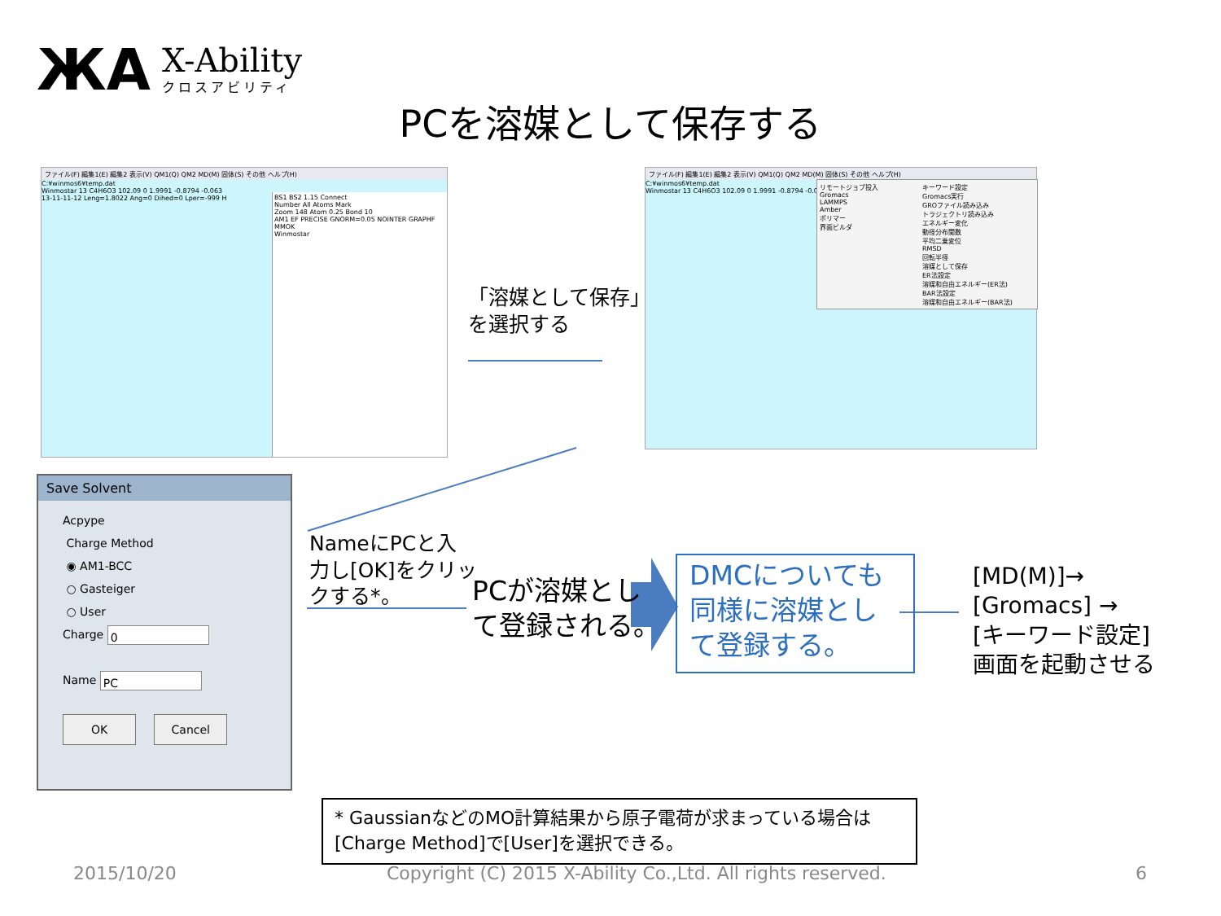ЖA
X-Ability
クロスアビリティ
PCを溶媒として保存する
ファイル(F) 編集1(E) 編集2 表示(V) QM1(Q) QM2 MD(M) 固体(S) その他 ヘルプ(H)
C:¥winmos6¥temp.dat
Winmostar 13 C4H6O3 102.09 0 1.9991 -0.8794 -0.063
13-11-11-12 Leng=1.8022 Ang=0 Dihed=0 Lper=-999 H
BS1 BS2 1.15 Connect
Number All Atoms Mark
Zoom 148 Atom 0.25 Bond 10
AM1 EF PRECISE GNORM=0.05 NOINTER GRAPHF MMOK
Winmostar
ファイル(F) 編集1(E) 編集2 表示(V) QM1(Q) QM2 MD(M) 固体(S) その他 ヘルプ(H)
C:¥winmos6¥temp.dat
Winmostar 13 C4H6O3 102.09 0 1.9991 -0.8794 -0.063
リモートジョブ投入
Gromacs
LAMMPS
Amber
ポリマー
界面ビルダ
キーワード設定
Gromacs実行
GROファイル読み込み
トラジェクトリ読み込み
エネルギー変化
動径分布関数
平均二乗変位
RMSD
回転半径
溶媒として保存
ER法設定
溶媒和自由エネルギー(ER法)
BAR法設定
溶媒和自由エネルギー(BAR法)
「溶媒として保存」
を選択する
Save Solvent
Acpype
Charge Method
◉ AM1-BCC
○ Gasteiger
○ User
Charge 0
Name PC
OK Cancel
NameにPCと入
力し[OK]をクリッ
クする*。
PCが溶媒とし
て登録される。
DMCについても
同様に溶媒とし
て登録する。
[MD(M)]→
[Gromacs] →
[キーワード設定]
画面を起動させる
* GaussianなどのMO計算結果から原子電荷が求まっている場合は[Charge Method]で[User]を選択できる。
2015/10/20
Copyright (C) 2015 X-Ability Co.,Ltd. All rights reserved.
6